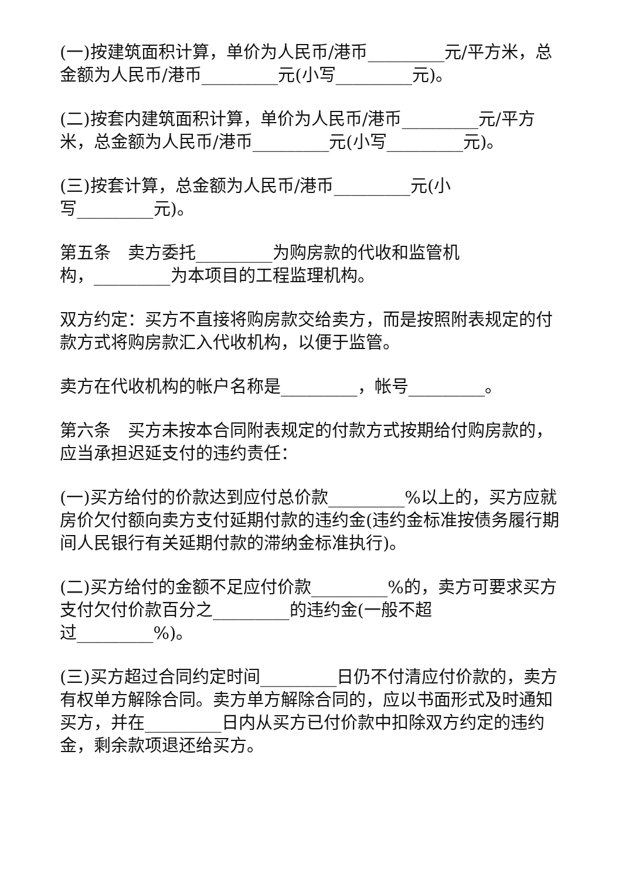(一)按建筑面积计算，单价为人民币/港币_________元/平方米，总金额为人民币/港币_________元(小写_________元)。
(二)按套内建筑面积计算，单价为人民币/港币_________元/平方米，总金额为人民币/港币_________元(小写_________元)。
(三)按套计算，总金额为人民币/港币_________元(小
写_________元)。
第五条　卖方委托_________为购房款的代收和监管机
构，_________为本项目的工程监理机构。
双方约定：买方不直接将购房款交给卖方，而是按照附表规定的付款方式将购房款汇入代收机构，以便于监管。
卖方在代收机构的帐户名称是_________，帐号_________。
第六条　买方未按本合同附表规定的付款方式按期给付购房款的，应当承担迟延支付的违约责任：
(一)买方给付的价款达到应付总价款_________%以上的，买方应就房价欠付额向卖方支付延期付款的违约金(违约金标准按债务履行期间人民银行有关延期付款的滞纳金标准执行)。
(二)买方给付的金额不足应付价款_________%的，卖方可要求买方支付欠付价款百分之_________的违约金(一般不超
过_________%)。
(三)买方超过合同约定时间_________日仍不付清应付价款的，卖方有权单方解除合同。卖方单方解除合同的，应以书面形式及时通知买方，并在_________日内从买方已付价款中扣除双方约定的违约金，剩余款项退还给买方。